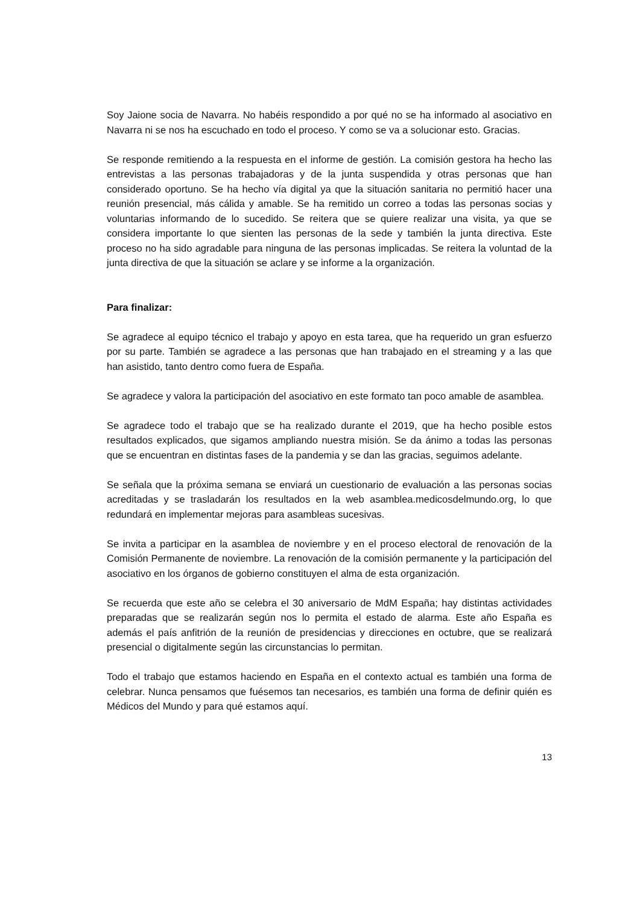Soy Jaione socia de Navarra. No habéis respondido a por qué no se ha informado al asociativo en Navarra ni se nos ha escuchado en todo el proceso. Y como se va a solucionar esto. Gracias.
Se responde remitiendo a la respuesta en el informe de gestión. La comisión gestora ha hecho las entrevistas a las personas trabajadoras y de la junta suspendida y otras personas que han considerado oportuno. Se ha hecho vía digital ya que la situación sanitaria no permitió hacer una reunión presencial, más cálida y amable. Se ha remitido un correo a todas las personas socias y voluntarias informando de lo sucedido. Se reitera que se quiere realizar una visita, ya que se considera importante lo que sienten las personas de la sede y también la junta directiva. Este proceso no ha sido agradable para ninguna de las personas implicadas. Se reitera la voluntad de la junta directiva de que la situación se aclare y se informe a la organización.
Para finalizar:
Se agradece al equipo técnico el trabajo y apoyo en esta tarea, que ha requerido un gran esfuerzo por su parte. También se agradece a las personas que han trabajado en el streaming y a las que han asistido, tanto dentro como fuera de España.
Se agradece y valora la participación del asociativo en este formato tan poco amable de asamblea.
Se agradece todo el trabajo que se ha realizado durante el 2019, que ha hecho posible estos resultados explicados, que sigamos ampliando nuestra misión. Se da ánimo a todas las personas que se encuentran en distintas fases de la pandemia y se dan las gracias, seguimos adelante.
Se señala que la próxima semana se enviará un cuestionario de evaluación a las personas socias acreditadas y se trasladarán los resultados en la web asamblea.medicosdelmundo.org, lo que redundará en implementar mejoras para asambleas sucesivas.
Se invita a participar en la asamblea de noviembre y en el proceso electoral de renovación de la Comisión Permanente de noviembre. La renovación de la comisión permanente y la participación del asociativo en los órganos de gobierno constituyen el alma de esta organización.
Se recuerda que este año se celebra el 30 aniversario de MdM España; hay distintas actividades preparadas que se realizarán según nos lo permita el estado de alarma. Este año España es además el país anfitrión de la reunión de presidencias y direcciones en octubre, que se realizará presencial o digitalmente según las circunstancias lo permitan.
Todo el trabajo que estamos haciendo en España en el contexto actual es también una forma de celebrar. Nunca pensamos que fuésemos tan necesarios, es también una forma de definir quién es Médicos del Mundo y para qué estamos aquí.
13